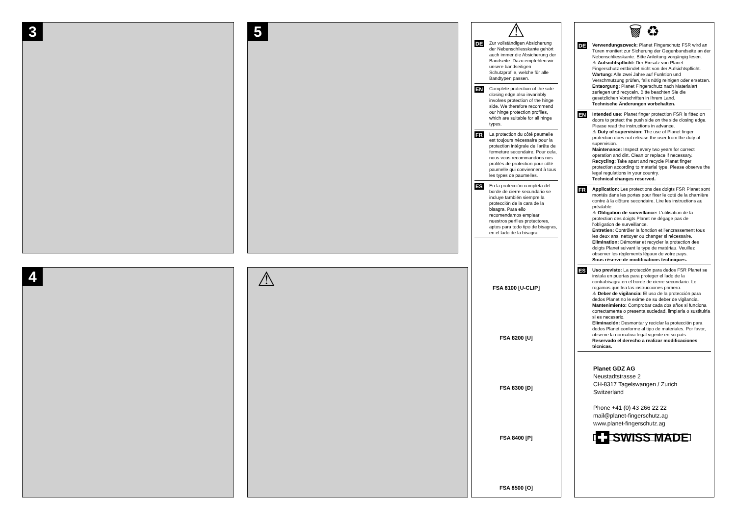3 5
4 ⚠
⚠
DE
Zur vollständigen Absicherung der Nebenschliesskante gehört auch immer die Absicherung der Bandseite. Dazu empfehlen wir unsere bandseitigen Schutzprofile, welche für alle Bandtypen passen.
EN
Complete protection of the side closing edge also invariably involves protection of the hinge side. We therefore recommend our hinge protection profiles, which are suitable for all hinge types.
FR
La protection du côté paumelle est toujours nécessaire pour la protection intégrale de l'arête de fermeture secondaire. Pour cela, nous vous recommandons nos profilés de protection pour côté paumelle qui conviennent à tous les types de paumelles.
ES
En la protección completa del borde de cierre secundario se incluye también siempre la protección de la cara de la bisagra. Para ello recomendamos emplear nuestros perfiles protectores, aptos para todo tipo de bisagras, en el lado de la bisagra.
FSA 8100 [U-CLIP]
FSA 8200 [U]
FSA 8300 [D]
FSA 8400 [P]
FSA 8500 [O]
🗑 ♻
DE
Verwendungszweck: Planet Fingerschutz FSR wird an Türen montiert zur Sicherung der Gegenbandseite an der Nebenschliesskante. Bitte Anleitung vorgängig lesen.
⚠ Aufsichtspflicht: Der Einsatz von Planet Fingerschutz entbindet nicht von der Aufsichtspflicht.
Wartung: Alle zwei Jahre auf Funktion und Verschmutzung prüfen, falls nötig reinigen oder ersetzen.
Entsorgung: Planet Fingerschutz nach Materialart zerlegen und recyceln. Bitte beachten Sie die gesetzlichen Vorschriften in Ihrem Land.
Technische Änderungen vorbehalten.
EN
Intended use: Planet finger protection FSR is fitted on doors to protect the push side on the side closing edge. Please read the instructions in advance.
⚠ Duty of supervision: The use of Planet finger protection does not release the user from the duty of supervision.
Maintenance: Inspect every two years for correct operation and dirt. Clean or replace if necessary.
Recycling: Take apart and recycle Planet finger protection according to material type. Please observe the legal regulations in your country.
Technical changes reserved.
FR
Application: Les protections des doigts FSR Planet sont montés dans les portes pour fixer le coté de la charnière contre à la clôture secondaire. Lire les instructions au préalable.
⚠ Obligation de surveillance: L'utilisation de la protection des doigts Planet ne dégage pas de l'obligation de surveillance.
Entretien: Contrôler la fonction et l'encrassement tous les deux ans, nettoyer ou changer si nécessaire.
Elimination: Démonter et recycler la protection des doigts Planet suivant le type de matériau. Veuillez observer les règlements légaux de votre pays.
Sous réserve de modifications techniques.
ES
Uso previsto: La protección para dedos FSR Planet se instala en puertas para proteger el lado de la contrabisagra en el borde de cierre secundario. Le rogamos que lea las instrucciones primero.
⚠ Deber de vigilancia: El uso de la protección para dedos Planet no le exime de su deber de vigilancia.
Mantenimiento: Comprobar cada dos años si funciona correctamente o presenta suciedad, limpiarla o sustituirla si es necesario.
Eliminación: Desmontar y reciclar la protección para dedos Planet conforme al tipo de materiales. Por favor, observe la normativa legal vigente en su país.
Reservado el derecho a realizar modificaciones técnicas.
Planet GDZ AG
Neustadtstrasse 2
CH-8317 Tagelswangen / Zurich
Switzerland
Phone +41 (0) 43 266 22 22
mail@planet-fingerschutz.ag
www.planet-fingerschutz.ag
✚ SWISS MADE